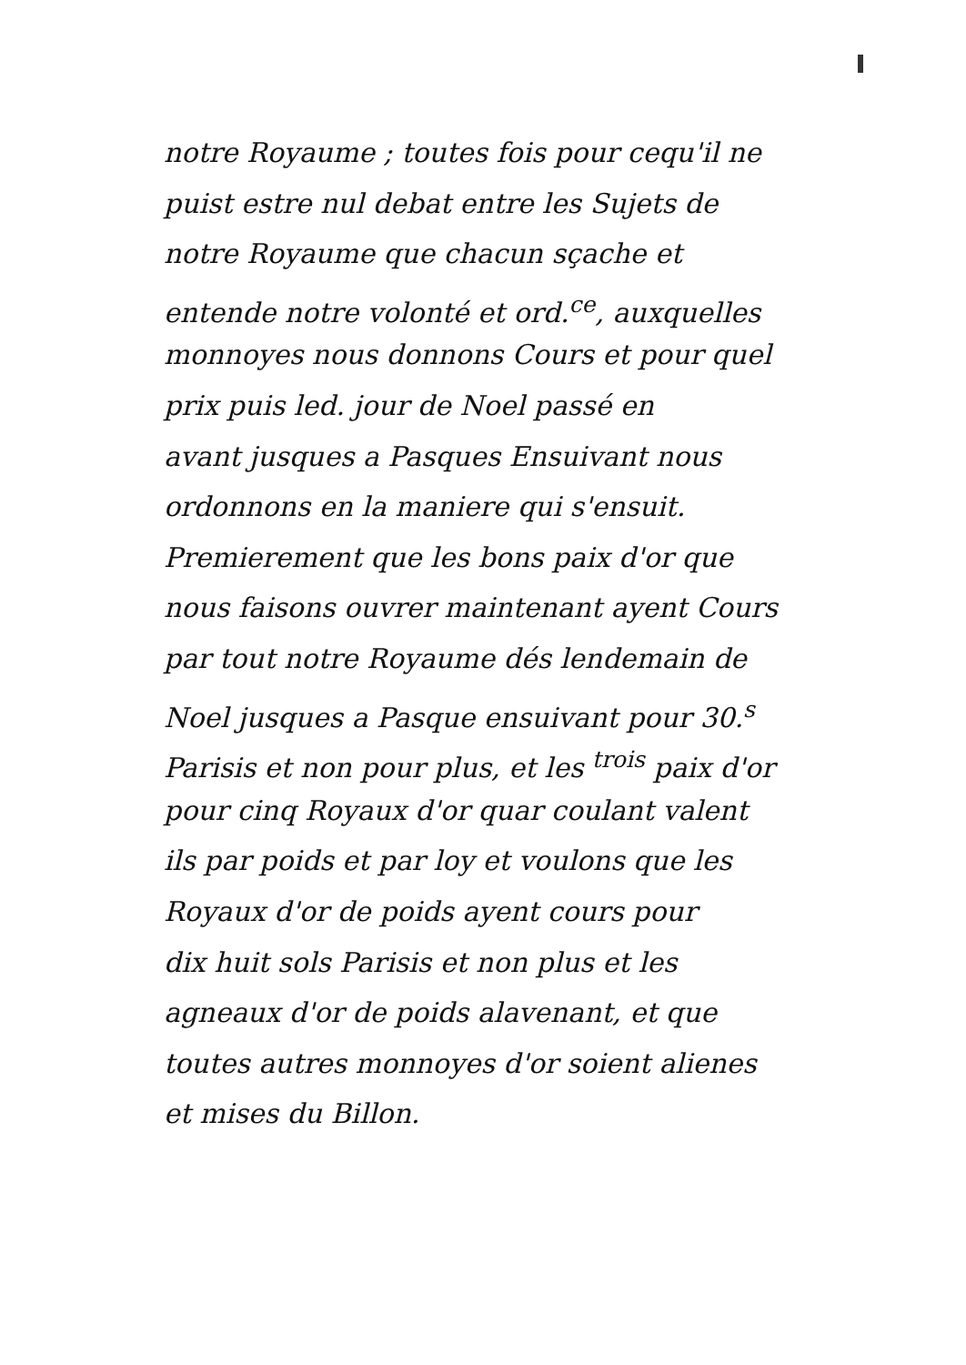notre Royaume ; toutes fois pour cequ'il ne
puist estre nul debat entre les Sujets de
notre Royaume que chacun sçache et
entende notre volonté et ord.<sup>ce</sup>, auxquelles
monnoyes nous donnons Cours et pour quel
prix puis led. jour de Noel passé en
avant jusques a Pasques Ensuivant nous
ordonnons en la maniere qui s'ensuit.
Premierement que les bons paix d'or que
nous faisons ouvrer maintenant ayent Cours
par tout notre Royaume dés lendemain de
Noel jusques a Pasque ensuivant pour 30.<sup>s</sup>
Parisis et non pour plus, et les <sup>trois</sup> paix d'or
pour cinq Royaux d'or quar coulant valent
ils par poids et par loy et voulons que les
Royaux d'or de poids ayent cours pour
dix huit sols Parisis et non plus et les
agneaux d'or de poids alavenant, et que
toutes autres monnoyes d'or soient alienes
et mises du Billon.